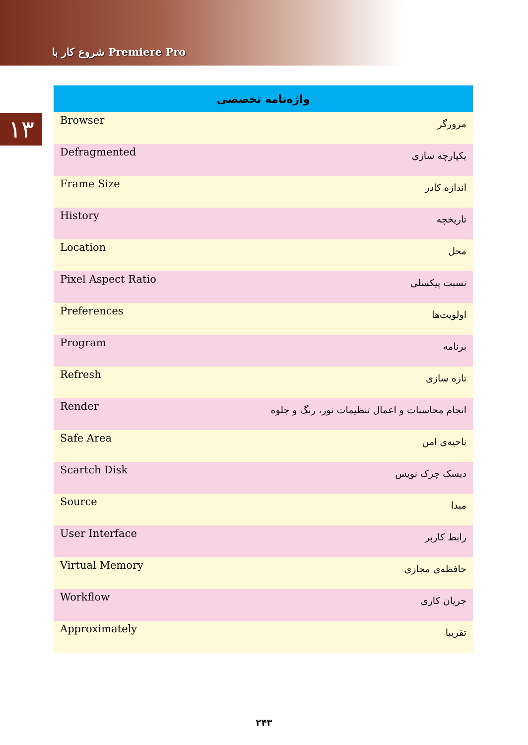شروع کار با Premiere Pro
۱۳
| واژه‌نامه تخصصی | |
| --- | --- |
| Browser | مرورگر |
| Defragmented | یکپارچه سازی |
| Frame Size | اندازه کادر |
| History | تاریخچه |
| Location | محل |
| Pixel Aspect Ratio | نسبت پیکسلی |
| Preferences | اولویت‌ها |
| Program | برنامه |
| Refresh | تازه سازی |
| Render | انجام محاسبات و اعمال تنظیمات نور، رنگ و جلوه |
| Safe Area | ناحیه‌ی امن |
| Scartch Disk | دیسک چرک نویس |
| Source | مبدا |
| User Interface | رابط کاربر |
| Virtual Memory | حافظه‌ی مجازی |
| Workflow | جریان کاری |
| Approximately | تقریبا |
۲۴۳